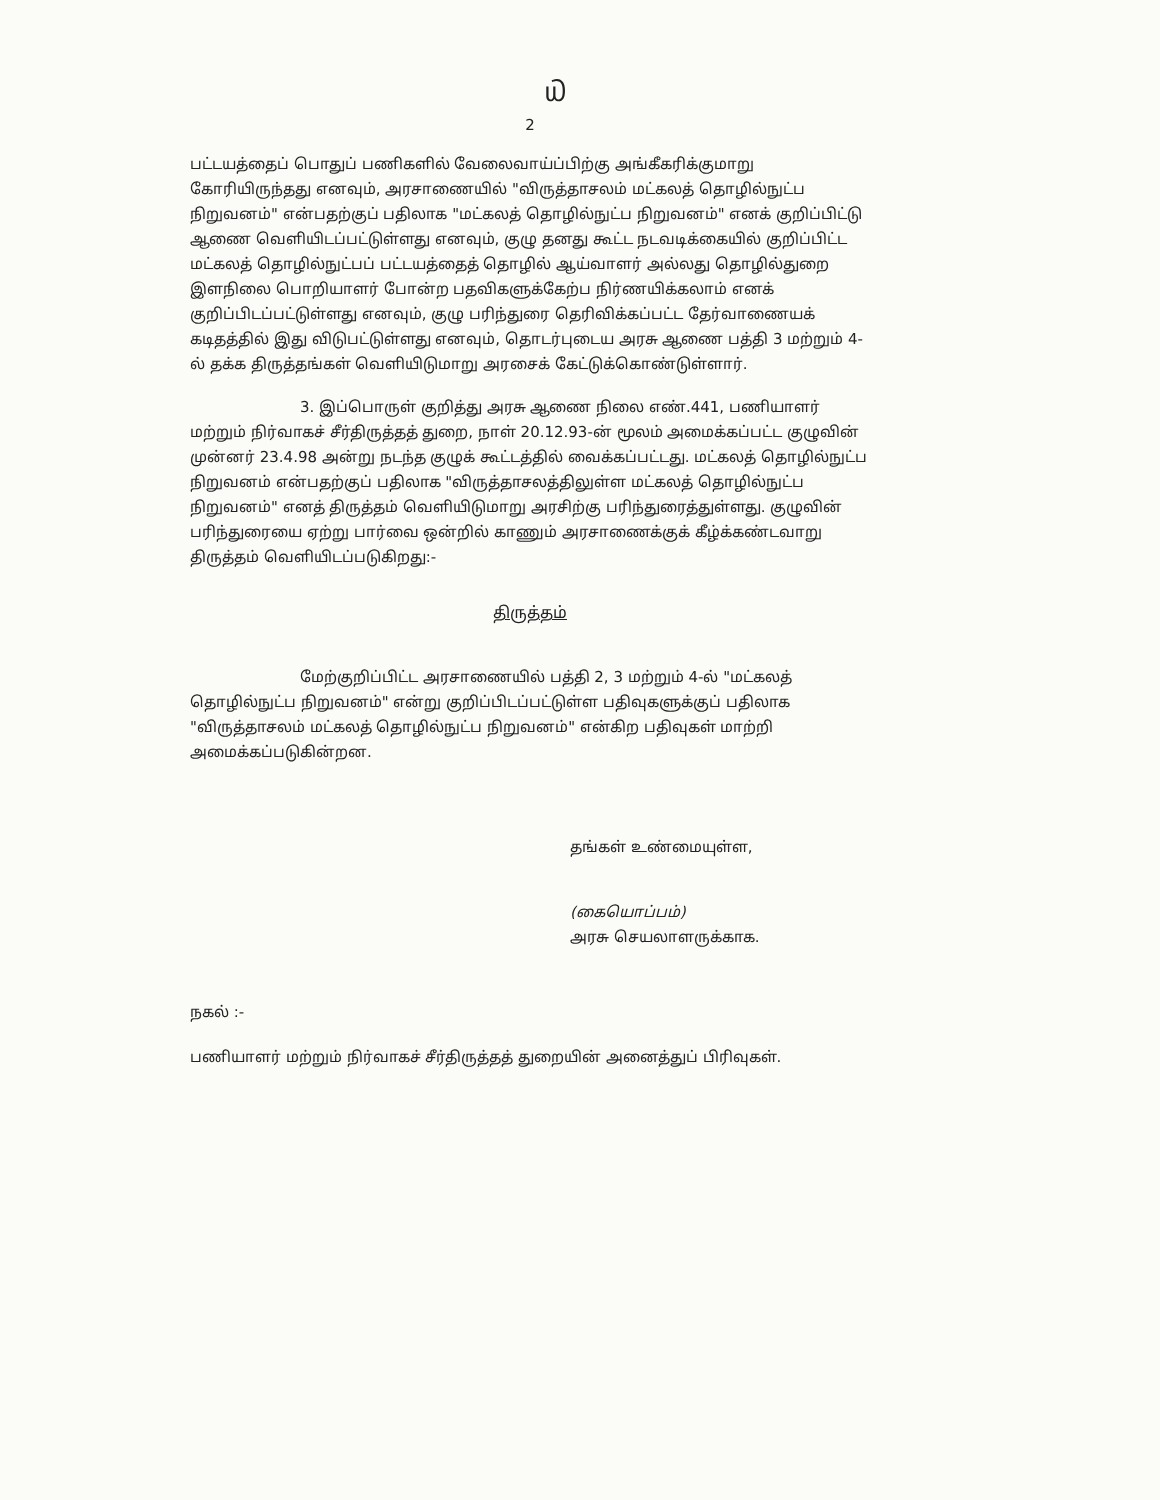௰
2
பட்டயத்தைப் பொதுப் பணிகளில் வேலைவாய்ப்பிற்கு அங்கீகரிக்குமாறு கோரியிருந்தது எனவும், அரசாணையில் "விருத்தாசலம் மட்கலத் தொழில்நுட்ப நிறுவனம்" என்பதற்குப் பதிலாக "மட்கலத் தொழில்நுட்ப நிறுவனம்" எனக் குறிப்பிட்டு ஆணை வெளியிடப்பட்டுள்ளது எனவும், குழு தனது கூட்ட நடவடிக்கையில் குறிப்பிட்ட மட்கலத் தொழில்நுட்பப் பட்டயத்தைத் தொழில் ஆய்வாளர் அல்லது தொழில்துறை இளநிலை பொறியாளர் போன்ற பதவிகளுக்கேற்ப நிர்ணயிக்கலாம் எனக் குறிப்பிடப்பட்டுள்ளது எனவும், குழு பரிந்துரை தெரிவிக்கப்பட்ட தேர்வாணையக் கடிதத்தில் இது விடுபட்டுள்ளது எனவும், தொடர்புடைய அரசு ஆணை பத்தி 3 மற்றும் 4-ல் தக்க திருத்தங்கள் வெளியிடுமாறு அரசைக் கேட்டுக்கொண்டுள்ளார்.
3. இப்பொருள் குறித்து அரசு ஆணை நிலை எண்.441, பணியாளர் மற்றும் நிர்வாகச் சீர்திருத்தத் துறை, நாள் 20.12.93-ன் மூலம் அமைக்கப்பட்ட குழுவின் முன்னர் 23.4.98 அன்று நடந்த குழுக் கூட்டத்தில் வைக்கப்பட்டது. மட்கலத் தொழில்நுட்ப நிறுவனம் என்பதற்குப் பதிலாக "விருத்தாசலத்திலுள்ள மட்கலத் தொழில்நுட்ப நிறுவனம்" எனத் திருத்தம் வெளியிடுமாறு அரசிற்கு பரிந்துரைத்துள்ளது. குழுவின் பரிந்துரையை ஏற்று பார்வை ஒன்றில் காணும் அரசாணைக்குக் கீழ்க்கண்டவாறு திருத்தம் வெளியிடப்படுகிறது:-
திருத்தம்
மேற்குறிப்பிட்ட அரசாணையில் பத்தி 2, 3 மற்றும் 4-ல் "மட்கலத் தொழில்நுட்ப நிறுவனம்" என்று குறிப்பிடப்பட்டுள்ள பதிவுகளுக்குப் பதிலாக "விருத்தாசலம் மட்கலத் தொழில்நுட்ப நிறுவனம்" என்கிற பதிவுகள் மாற்றி அமைக்கப்படுகின்றன.
தங்கள் உண்மையுள்ள,
(கையொப்பம்)
அரசு செயலாளருக்காக.
நகல் :-
பணியாளர் மற்றும் நிர்வாகச் சீர்திருத்தத் துறையின் அனைத்துப் பிரிவுகள்.